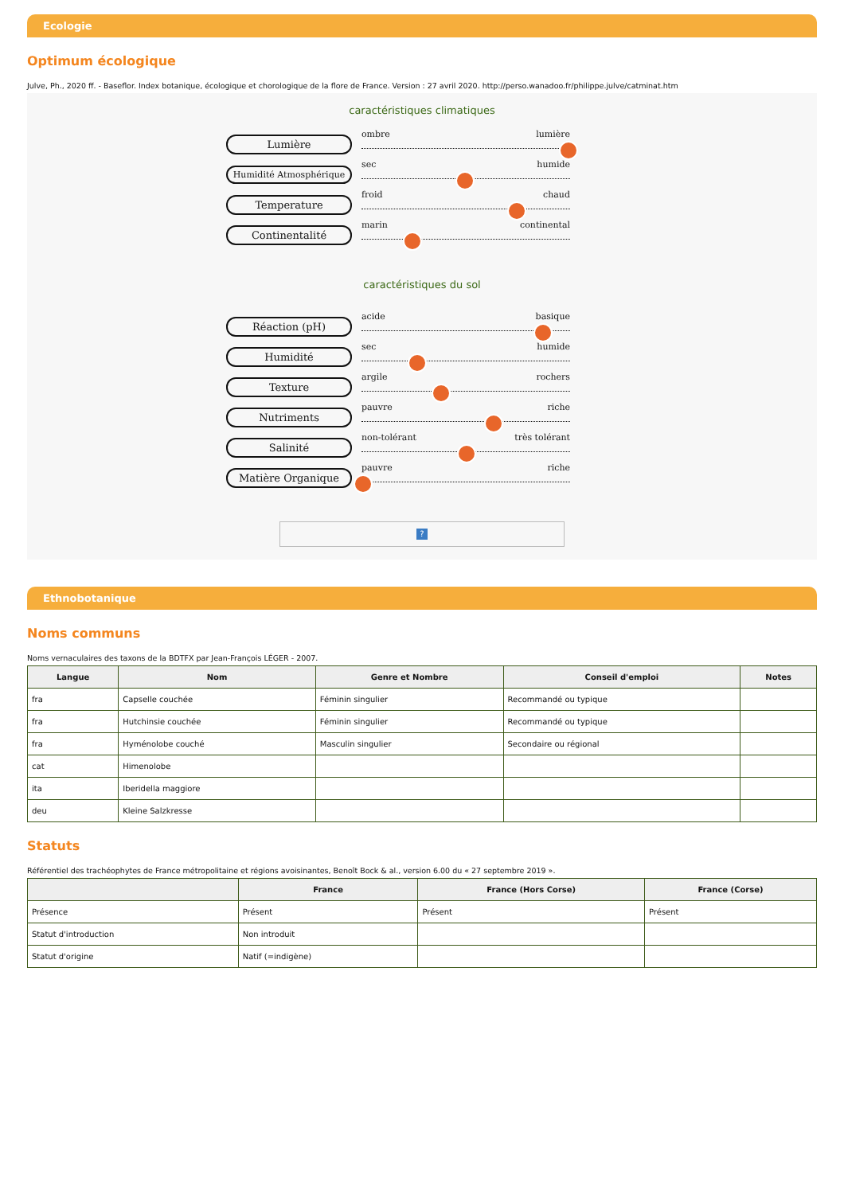Ecologie
Optimum écologique
Julve, Ph., 2020 ff. - Baseflor. Index botanique, écologique et chorologique de la flore de France. Version : 27 avril 2020. http://perso.wanadoo.fr/philippe.julve/catminat.htm
caractéristiques climatiques
Lumière
ombre lumière
Humidité Atmosphérique
sec humide
Temperature
froid chaud
Continentalité
marin continental
caractéristiques du sol
Réaction (pH)
acide basique
Humidité
sec humide
Texture
argile rochers
Nutriments
pauvre riche
Salinité
non-tolérant très tolérant
Matière Organique
pauvre riche
?
Ethnobotanique
Noms communs
Noms vernaculaires des taxons de la BDTFX par Jean-François LÉGER - 2007.
| Langue | Nom | Genre et Nombre | Conseil d'emploi | Notes |
| --- | --- | --- | --- | --- |
| fra | Capselle couchée | Féminin singulier | Recommandé ou typique | |
| fra | Hutchinsie couchée | Féminin singulier | Recommandé ou typique | |
| fra | Hyménolobe couché | Masculin singulier | Secondaire ou régional | |
| cat | Himenolobe | | | |
| ita | Iberidella maggiore | | | |
| deu | Kleine Salzkresse | | | |
Statuts
Référentiel des trachéophytes de France métropolitaine et régions avoisinantes, Benoît Bock & al., version 6.00 du « 27 septembre 2019 ».
| | France | France (Hors Corse) | France (Corse) |
| --- | --- | --- | --- |
| Présence | Présent | Présent | Présent |
| Statut d'introduction | Non introduit | | |
| Statut d'origine | Natif (=indigène) | | |